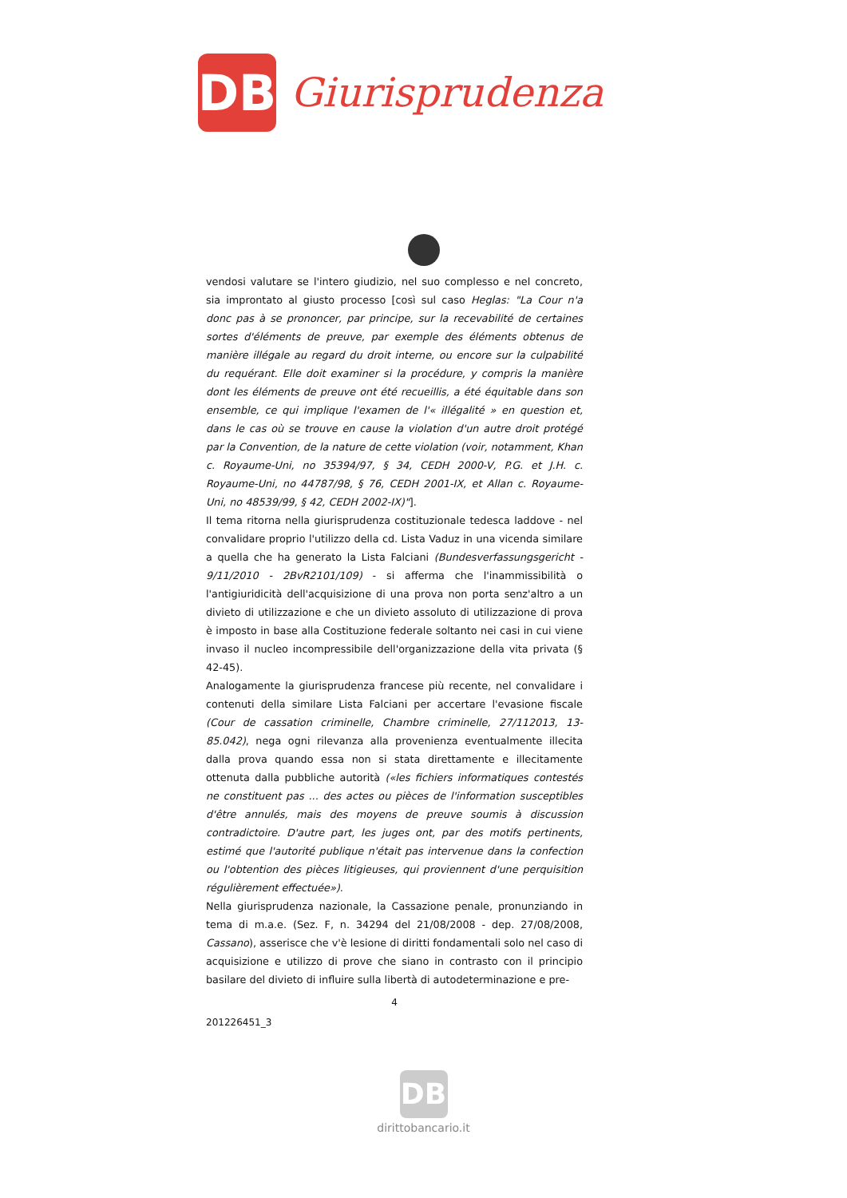DB
Giurisprudenza
vendosi valutare se l'intero giudizio, nel suo complesso e nel concreto, sia improntato al giusto processo [così sul caso Heglas: "La Cour n'a donc pas à se prononcer, par principe, sur la recevabilité de certaines sortes d'éléments de preuve, par exemple des éléments obtenus de manière illégale au regard du droit interne, ou encore sur la culpabilité du requérant. Elle doit examiner si la procédure, y compris la manière dont les éléments de preuve ont été recueillis, a été équitable dans son ensemble, ce qui implique l'examen de l'« illégalité » en question et, dans le cas où se trouve en cause la violation d'un autre droit protégé par la Convention, de la nature de cette violation (voir, notamment, Khan c. Royaume-Uni, no 35394/97, § 34, CEDH 2000-V, P.G. et J.H. c. Royaume-Uni, no 44787/98, § 76, CEDH 2001-IX, et Allan c. Royaume-Uni, no 48539/99, § 42, CEDH 2002-IX)"].
Il tema ritorna nella giurisprudenza costituzionale tedesca laddove - nel convalidare proprio l'utilizzo della cd. Lista Vaduz in una vicenda similare a quella che ha generato la Lista Falciani (Bundesverfassungsgericht - 9/11/2010 - 2BvR2101/109) - si afferma che l'inammissibilità o l'antigiuridicità dell'acquisizione di una prova non porta senz'altro a un divieto di utilizzazione e che un divieto assoluto di utilizzazione di prova è imposto in base alla Costituzione federale soltanto nei casi in cui viene invaso il nucleo incompressibile dell'organizzazione della vita privata (§ 42-45).
Analogamente la giurisprudenza francese più recente, nel convalidare i contenuti della similare Lista Falciani per accertare l'evasione fiscale (Cour de cassation criminelle, Chambre criminelle, 27/112013, 13-85.042), nega ogni rilevanza alla provenienza eventualmente illecita dalla prova quando essa non si stata direttamente e illecitamente ottenuta dalla pubbliche autorità («les fichiers informatiques contestés ne constituent pas ... des actes ou pièces de l'information susceptibles d'être annulés, mais des moyens de preuve soumis à discussion contradictoire. D'autre part, les juges ont, par des motifs pertinents, estimé que l'autorité publique n'était pas intervenue dans la confection ou l'obtention des pièces litigieuses, qui proviennent d'une perquisition régulièrement effectuée»).
Nella giurisprudenza nazionale, la Cassazione penale, pronunziando in tema di m.a.e. (Sez. F, n. 34294 del 21/08/2008 - dep. 27/08/2008, Cassano), asserisce che v'è lesione di diritti fondamentali solo nel caso di acquisizione e utilizzo di prove che siano in contrasto con il principio basilare del divieto di influire sulla libertà di autodeterminazione e pre-
4
201226451_3
DB
dirittobancario.it